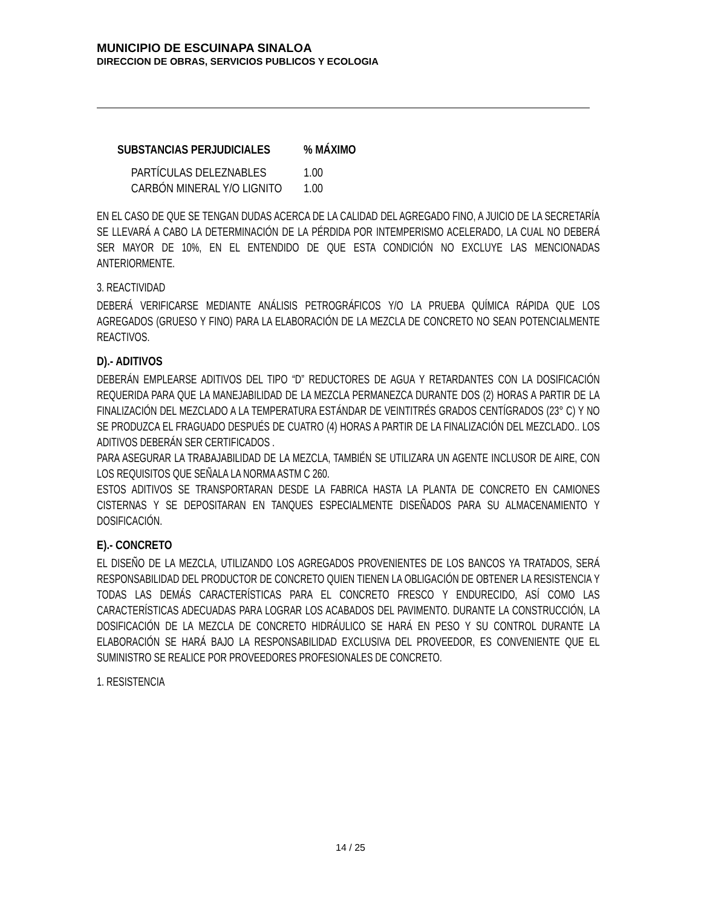MUNICIPIO DE ESCUINAPA SINALOA
DIRECCION DE OBRAS, SERVICIOS PUBLICOS Y ECOLOGIA
| SUBSTANCIAS PERJUDICIALES | % MÁXIMO |
| --- | --- |
| PARTÍCULAS DELEZNABLES | 1.00 |
| CARBÓN MINERAL Y/O LIGNITO | 1.00 |
EN EL CASO DE QUE SE TENGAN DUDAS ACERCA DE LA CALIDAD DEL AGREGADO FINO, A JUICIO DE LA SECRETARÍA SE LLEVARÁ A CABO LA DETERMINACIÓN DE LA PÉRDIDA POR INTEMPERISMO ACELERADO, LA CUAL NO DEBERÁ SER MAYOR DE 10%, EN EL ENTENDIDO DE QUE ESTA CONDICIÓN NO EXCLUYE LAS MENCIONADAS ANTERIORMENTE.
3. REACTIVIDAD
DEBERÁ VERIFICARSE MEDIANTE ANÁLISIS PETROGRÁFICOS Y/O LA PRUEBA QUÍMICA RÁPIDA QUE LOS AGREGADOS (GRUESO Y FINO) PARA LA ELABORACIÓN DE LA MEZCLA DE CONCRETO NO SEAN POTENCIALMENTE REACTIVOS.
D).- ADITIVOS
DEBERÁN EMPLEARSE ADITIVOS DEL TIPO “D” REDUCTORES DE AGUA Y RETARDANTES CON LA DOSIFICACIÓN REQUERIDA PARA QUE LA MANEJABILIDAD DE LA MEZCLA PERMANEZCA DURANTE DOS (2) HORAS A PARTIR DE LA FINALIZACIÓN DEL MEZCLADO A LA TEMPERATURA ESTÁNDAR DE VEINTITRÉS GRADOS CENTÍGRADOS (23° C) Y NO SE PRODUZCA EL FRAGUADO DESPUÉS DE CUATRO (4) HORAS A PARTIR DE LA FINALIZACIÓN DEL MEZCLADO.. LOS ADITIVOS DEBERÁN SER CERTIFICADOS .
PARA ASEGURAR LA TRABAJABILIDAD DE LA MEZCLA, TAMBIÉN SE UTILIZARA UN AGENTE INCLUSOR DE AIRE, CON LOS REQUISITOS QUE SEÑALA LA NORMA ASTM C 260.
ESTOS ADITIVOS SE TRANSPORTARAN DESDE LA FABRICA HASTA LA PLANTA DE CONCRETO EN CAMIONES CISTERNAS Y SE DEPOSITARAN EN TANQUES ESPECIALMENTE DISEÑADOS PARA SU ALMACENAMIENTO Y DOSIFICACIÓN.
E).- CONCRETO
EL DISEÑO DE LA MEZCLA, UTILIZANDO LOS AGREGADOS PROVENIENTES DE LOS BANCOS YA TRATADOS, SERÁ RESPONSABILIDAD DEL PRODUCTOR DE CONCRETO QUIEN TIENEN LA OBLIGACIÓN DE OBTENER LA RESISTENCIA Y TODAS LAS DEMÁS CARACTERÍSTICAS PARA EL CONCRETO FRESCO Y ENDURECIDO, ASÍ COMO LAS CARACTERÍSTICAS ADECUADAS PARA LOGRAR LOS ACABADOS DEL PAVIMENTO. DURANTE LA CONSTRUCCIÓN, LA DOSIFICACIÓN DE LA MEZCLA DE CONCRETO HIDRÁULICO SE HARÁ EN PESO Y SU CONTROL DURANTE LA ELABORACIÓN SE HARÁ BAJO LA RESPONSABILIDAD EXCLUSIVA DEL PROVEEDOR, ES CONVENIENTE QUE EL SUMINISTRO SE REALICE POR PROVEEDORES PROFESIONALES DE CONCRETO.
1. RESISTENCIA
14 / 25